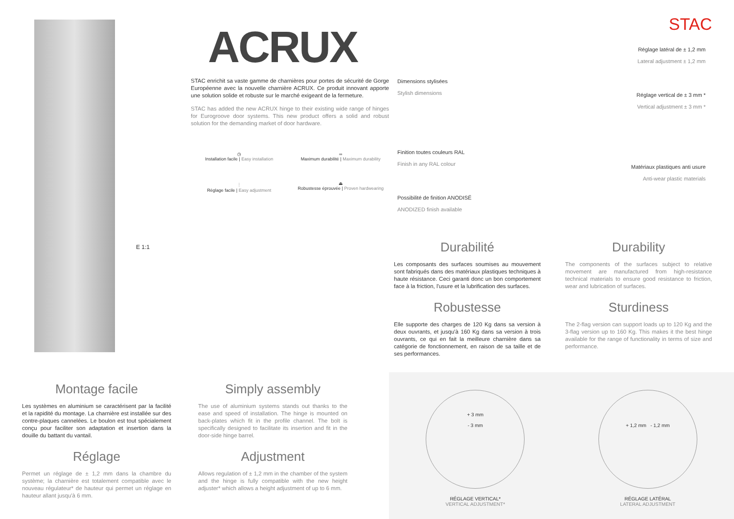E 1:1
ACRUX
STAC enrichit sa vaste gamme de charnières pour portes de sécurité de Gorge Européenne avec la nouvelle charnière ACRUX. Ce produit innovant apporte une solution solide et robuste sur le marché exigeant de la fermeture.
STAC has added the new ACRUX hinge to their existing wide range of hinges for Eurogroove door systems. This new product offers a solid and robust solution for the demanding market of door hardware.
◷
Installation facile | Easy installation
∞
Maximum durabilité | Maximum durability
⫶
Règlage facile | Easy adjustment
⏏
Robustesse éprouvée | Proven hardwearing
Montage facile
Les systèmes en aluminium se caractérisent par la facilité et la rapidité du montage. La charnière est installée sur des contre-plaques cannelées. Le boulon est tout spécialement conçu pour faciliter son adaptation et insertion dans la douille du battant du vantail.
Réglage
Permet un réglage de ± 1,2 mm dans la chambre du système; la charnière est totalement compatible avec le nouveau régulateur* de hauteur qui permet un réglage en hauteur allant jusqu'à 6 mm.
Simply assembly
The use of aluminium systems stands out thanks to the ease and speed of installation. The hinge is mounted on back-plates which fit in the profile channel. The bolt is specifically designed to facilitate its insertion and fit in the door-side hinge barrel.
Adjustment
Allows regulation of ± 1,2 mm in the chamber of the system and the hinge is fully compatible with the new height adjuster* which allows a height adjustment of up to 6 mm.
STAC
Dimensions stylisées
Stylish dimensions
Finition toutes couleurs RAL
Finish in any RAL colour
Possibilité de finition ANODISË
ANODIZED finish available
Réglage latéral de ± 1,2 mm
Lateral adjustment ± 1,2 mm
Réglage vertical de ± 3 mm *
Vertical adjustment ± 3 mm *
Matériaux plastiques anti usure
Anti-wear plastic materials
Durabilité
Les composants des surfaces soumises au mouvement sont fabriqués dans des matériaux plastiques techniques à haute résistance. Ceci garanti donc un bon comportement face à la friction, l'usure et la lubrification des surfaces.
Robustesse
Elle supporte des charges de 120 Kg dans sa version à deux ouvrants, et jusqu'à 160 Kg dans sa version à trois ouvrants, ce qui en fait la meilleure charnière dans sa catégorie de fonctionnement, en raison de sa taille et de ses performances.
Durability
The components of the surfaces subject to relative movement are manufactured from high-resistance technical materials to ensure good resistance to friction, wear and lubrication of surfaces.
Sturdiness
The 2-flag version can support loads up to 120 Kg and the 3-flag version up to 160 Kg. This makes it the best hinge available for the range of functionality in terms of size and performance.
+ 3 mm
- 3 mm
RÉGLAGE VERTICAL*
VERTICAL ADJUSTMENT*
+ 1,2 mm - 1,2 mm
RÉGLAGE LATÉRAL
LATERAL ADJUSTMENT